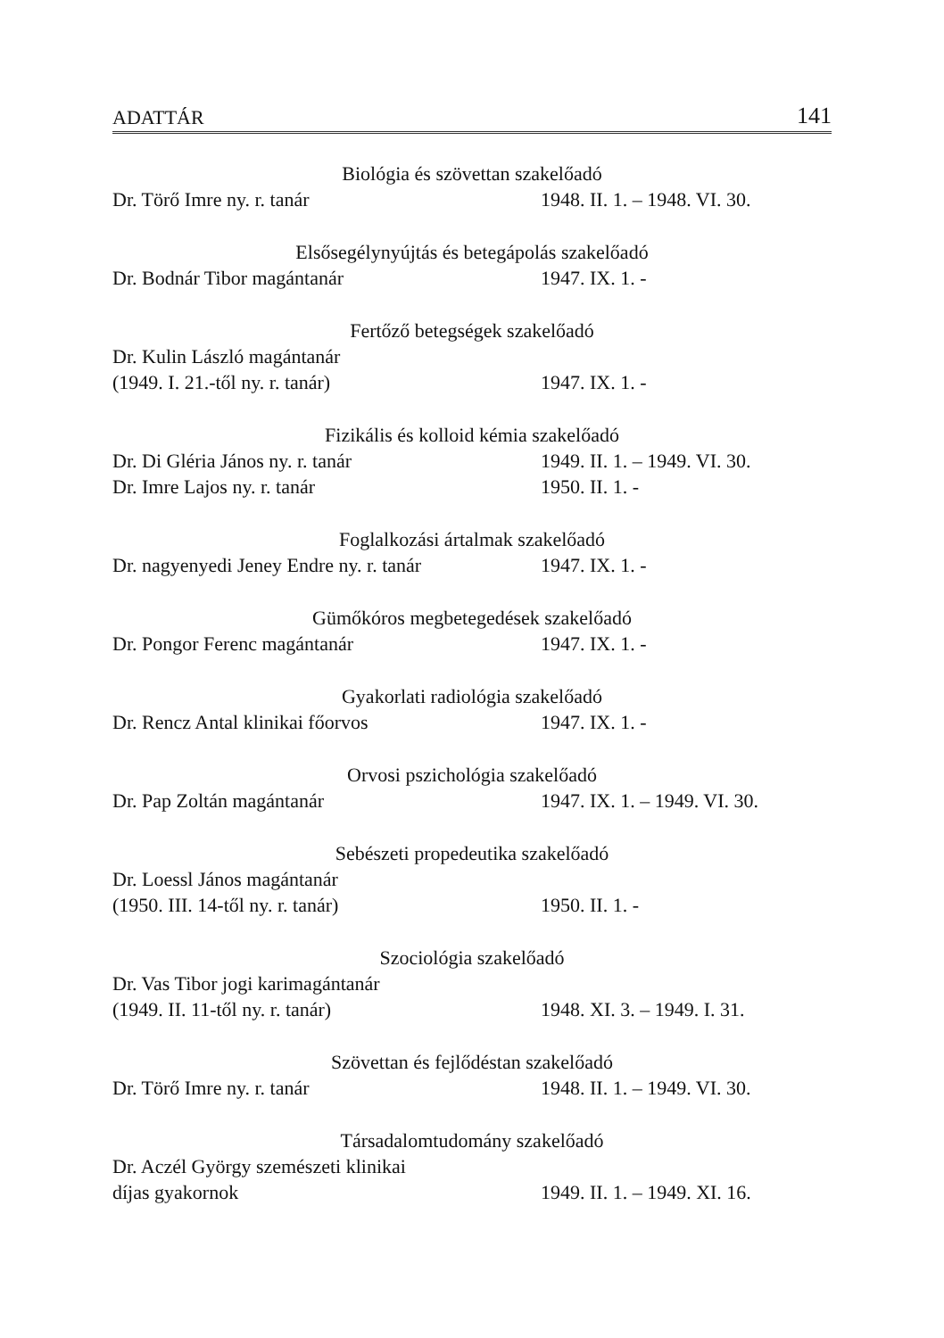ADATTÁR 141
Biológia és szövettan szakelőadó
Dr. Törő Imre ny. r. tanár 1948. II. 1. – 1948. VI. 30.
Elsősegélynyújtás és betegápolás szakelőadó
Dr. Bodnár Tibor magántanár 1947. IX. 1. -
Fertőző betegségek szakelőadó
Dr. Kulin László magántanár
(1949. I. 21.-től ny. r. tanár) 1947. IX. 1. -
Fizikális és kolloid kémia szakelőadó
Dr. Di Gléria János ny. r. tanár 1949. II. 1. – 1949. VI. 30.
Dr. Imre Lajos ny. r. tanár 1950. II. 1. -
Foglalkozási ártalmak szakelőadó
Dr. nagyenyedi Jeney Endre ny. r. tanár 1947. IX. 1. -
Gümőkóros megbetegedések szakelőadó
Dr. Pongor Ferenc magántanár 1947. IX. 1. -
Gyakorlati radiológia szakelőadó
Dr. Rencz Antal klinikai főorvos 1947. IX. 1. -
Orvosi pszichológia szakelőadó
Dr. Pap Zoltán magántanár 1947. IX. 1. – 1949. VI. 30.
Sebészeti propedeutika szakelőadó
Dr. Loessl János magántanár
(1950. III. 14-től ny. r. tanár) 1950. II. 1. -
Szociológia szakelőadó
Dr. Vas Tibor jogi karimagántanár
(1949. II. 11-től ny. r. tanár) 1948. XI. 3. – 1949. I. 31.
Szövettan és fejlődéstan szakelőadó
Dr. Törő Imre ny. r. tanár 1948. II. 1. – 1949. VI. 30.
Társadalomtudomány szakelőadó
Dr. Aczél György szemészeti klinikai
díjas gyakornok 1949. II. 1. – 1949. XI. 16.